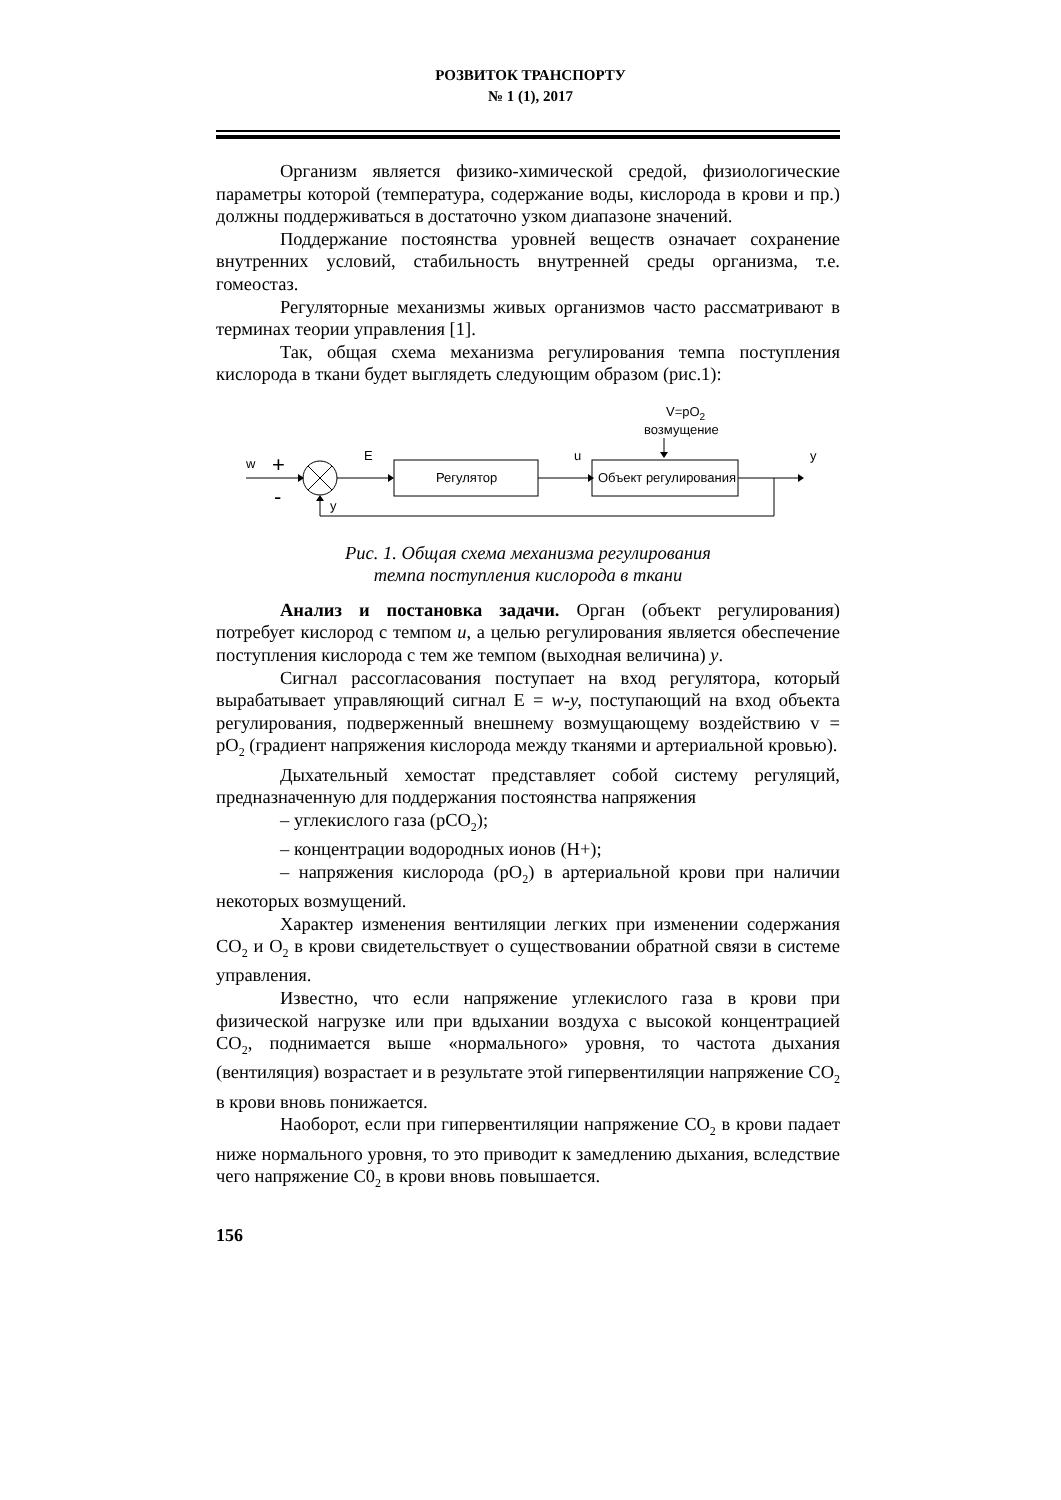РОЗВИТОК ТРАНСПОРТУ
№ 1 (1), 2017
Организм является физико-химической средой, физиологические параметры которой (температура, содержание воды, кислорода в крови и пр.) должны поддерживаться в достаточно узком диапазоне значений.
Поддержание постоянства уровней веществ означает сохранение внутренних условий, стабильность внутренней среды организма, т.е. гомеостаз.
Регуляторные механизмы живых организмов часто рассматривают в терминах теории управления [1].
Так, общая схема механизма регулирования темпа поступления кислорода в ткани будет выглядеть следующим образом (рис.1):
V=pO2
возмущение
w
+
-
E
Регулятор
u
Объект регулирования
y
y
Рис. 1. Общая схема механизма регулирования
темпа поступления кислорода в ткани
Анализ и постановка задачи. Орган (объект регулирования) потребует кислород с темпом u, а целью регулирования является обеспечение поступления кислорода с тем же темпом (выходная величина) y.
Сигнал рассогласования поступает на вход регулятора, который вырабатывает управляющий сигнал Е = w-y, поступающий на вход объекта регулирования, подверженный внешнему возмущающему воздействию v = pO<sub>2</sub> (градиент напряжения кислорода между тканями и артериальной кровью).
Дыхательный хемостат представляет собой систему регуляций, предназначенную для поддержания постоянства напряжения
– углекислого газа (pCO<sub>2</sub>);
– концентрации водородных ионов (H+);
– напряжения кислорода (pO<sub>2</sub>) в артериальной крови при наличии некоторых возмущений.
Характер изменения вентиляции легких при изменении содержания CO<sub>2</sub> и O<sub>2</sub> в крови свидетельствует о существовании обратной связи в системе управления.
Известно, что если напряжение углекислого газа в крови при физической нагрузке или при вдыхании воздуха с высокой концентрацией CO<sub>2</sub>, поднимается выше «нормального» уровня, то частота дыхания (вентиляция) возрастает и в результате этой гипервентиляции напряжение CO<sub>2</sub> в крови вновь понижается.
Наоборот, если при гипервентиляции напряжение CO<sub>2</sub> в крови падает ниже нормального уровня, то это приводит к замедлению дыхания, вследствие чего напряжение C0<sub>2</sub> в крови вновь повышается.
156